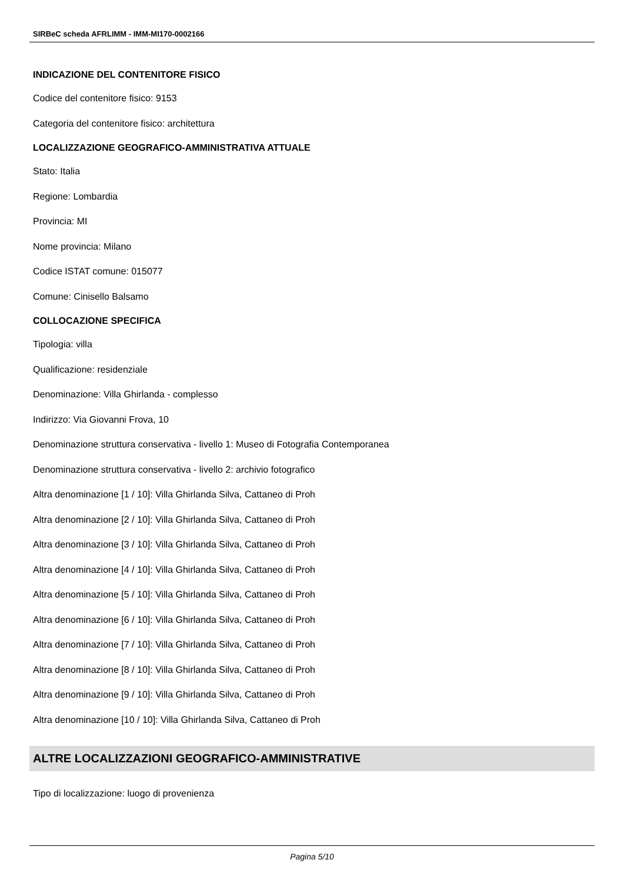SIRBeC scheda AFRLIMM - IMM-MI170-0002166
INDICAZIONE DEL CONTENITORE FISICO
Codice del contenitore fisico: 9153
Categoria del contenitore fisico: architettura
LOCALIZZAZIONE GEOGRAFICO-AMMINISTRATIVA ATTUALE
Stato: Italia
Regione: Lombardia
Provincia: MI
Nome provincia: Milano
Codice ISTAT comune: 015077
Comune: Cinisello Balsamo
COLLOCAZIONE SPECIFICA
Tipologia: villa
Qualificazione: residenziale
Denominazione: Villa Ghirlanda - complesso
Indirizzo: Via Giovanni Frova, 10
Denominazione struttura conservativa - livello 1: Museo di Fotografia Contemporanea
Denominazione struttura conservativa - livello 2: archivio fotografico
Altra denominazione [1 / 10]: Villa Ghirlanda Silva, Cattaneo di Proh
Altra denominazione [2 / 10]: Villa Ghirlanda Silva, Cattaneo di Proh
Altra denominazione [3 / 10]: Villa Ghirlanda Silva, Cattaneo di Proh
Altra denominazione [4 / 10]: Villa Ghirlanda Silva, Cattaneo di Proh
Altra denominazione [5 / 10]: Villa Ghirlanda Silva, Cattaneo di Proh
Altra denominazione [6 / 10]: Villa Ghirlanda Silva, Cattaneo di Proh
Altra denominazione [7 / 10]: Villa Ghirlanda Silva, Cattaneo di Proh
Altra denominazione [8 / 10]: Villa Ghirlanda Silva, Cattaneo di Proh
Altra denominazione [9 / 10]: Villa Ghirlanda Silva, Cattaneo di Proh
Altra denominazione [10 / 10]: Villa Ghirlanda Silva, Cattaneo di Proh
ALTRE LOCALIZZAZIONI GEOGRAFICO-AMMINISTRATIVE
Tipo di localizzazione: luogo di provenienza
Pagina 5/10